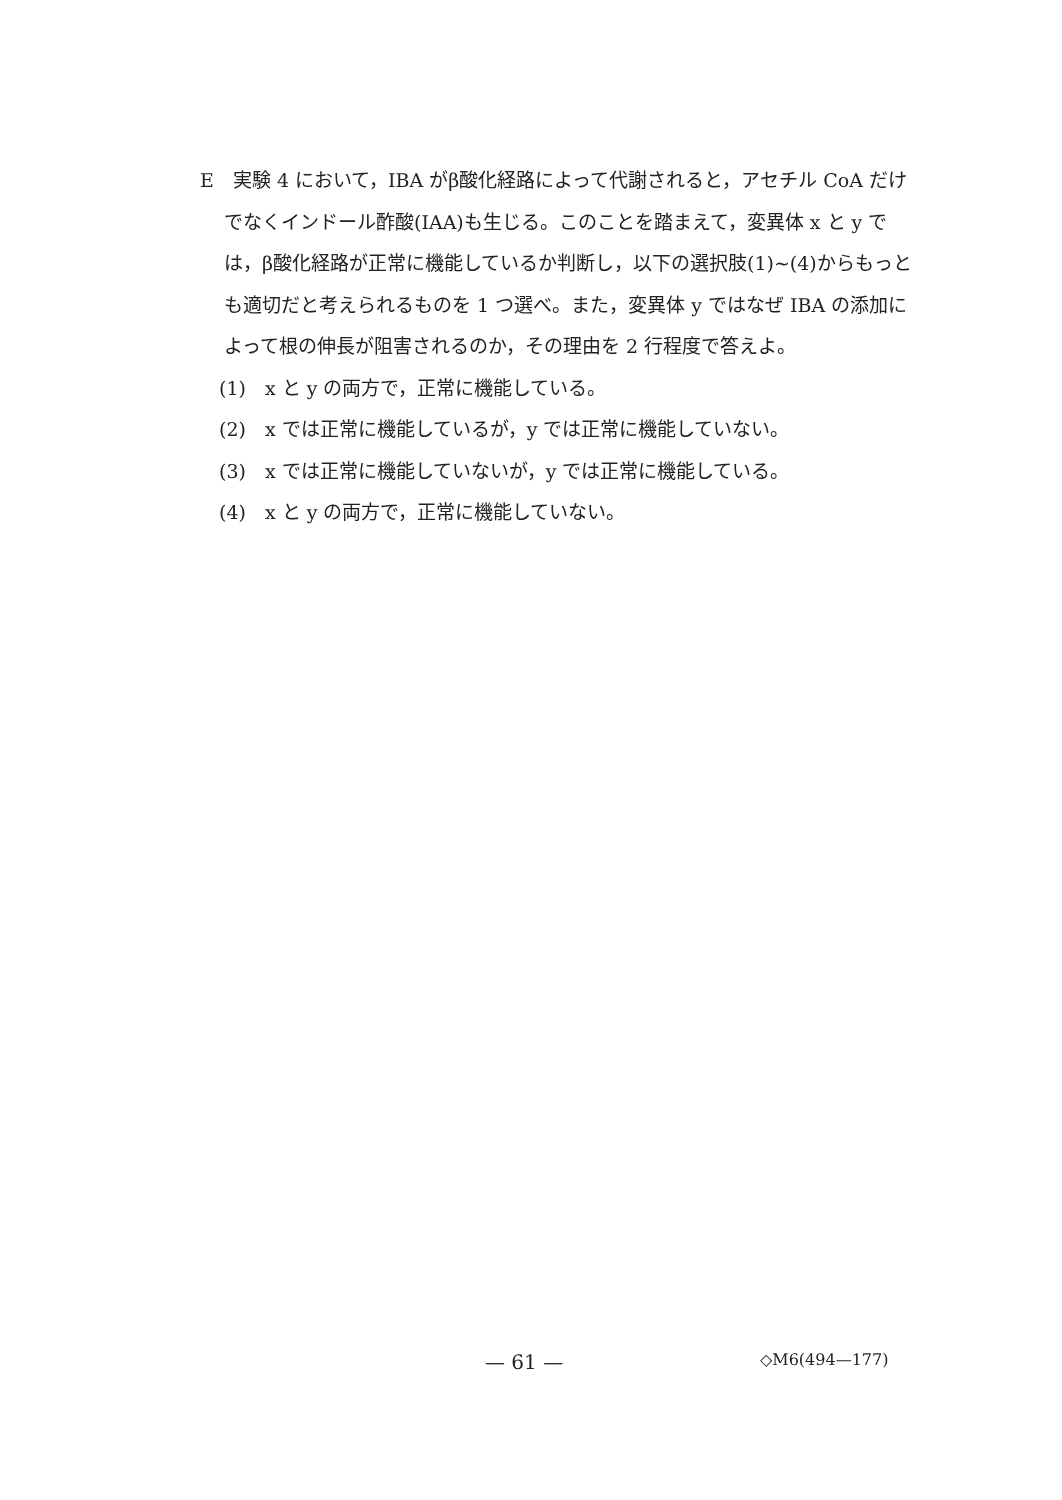E　実験 4 において，IBA がβ酸化経路によって代謝されると，アセチル CoA だけでなくインドール酢酸(IAA)も生じる。このことを踏まえて，変異体 x と y では，β酸化経路が正常に機能しているか判断し，以下の選択肢(1)~(4)からもっとも適切だと考えられるものを 1 つ選べ。また，変異体 y ではなぜ IBA の添加によって根の伸長が阻害されるのか，その理由を 2 行程度で答えよ。
　(1)　x と y の両方で，正常に機能している。
　(2)　x では正常に機能しているが，y では正常に機能していない。
　(3)　x では正常に機能していないが，y では正常に機能している。
　(4)　x と y の両方で，正常に機能していない。
— 61 — ◇M6(494—177)